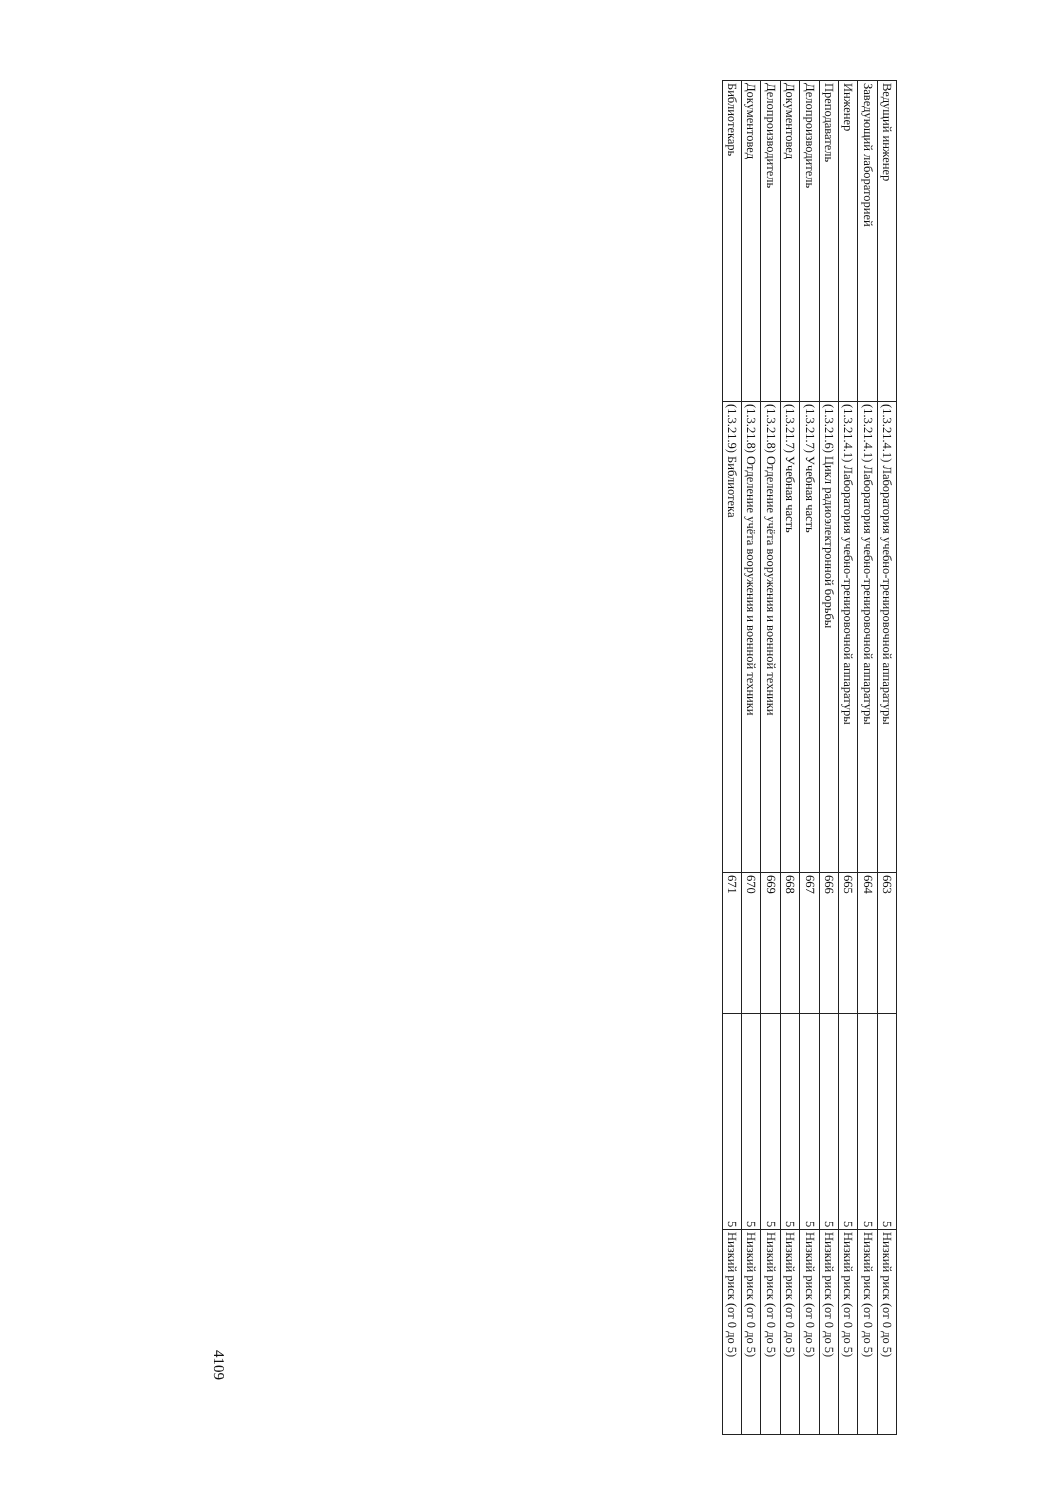| Ведущий инженер | (1.3.21.4.1) Лаборатория учебно-тренировочной аппаратуры | 663 | 5 | Низкий риск (от 0 до 5) |
| Заведующий лабораторией | (1.3.21.4.1) Лаборатория учебно-тренировочной аппаратуры | 664 | 5 | Низкий риск (от 0 до 5) |
| Инженер | (1.3.21.4.1) Лаборатория учебно-тренировочной аппаратуры | 665 | 5 | Низкий риск (от 0 до 5) |
| Преподаватель | (1.3.21.6) Цикл радиоэлектронной борьбы | 666 | 5 | Низкий риск (от 0 до 5) |
| Делопроизводитель | (1.3.21.7) Учебная часть | 667 | 5 | Низкий риск (от 0 до 5) |
| Документовед | (1.3.21.7) Учебная часть | 668 | 5 | Низкий риск (от 0 до 5) |
| Делопроизводитель | (1.3.21.8) Отделение учёта вооружения и военной техники | 669 | 5 | Низкий риск (от 0 до 5) |
| Документовед | (1.3.21.8) Отделение учёта вооружения и военной техники | 670 | 5 | Низкий риск (от 0 до 5) |
| Библиотекарь | (1.3.21.9) Библиотека | 671 | 5 | Низкий риск (от 0 до 5) |
4109